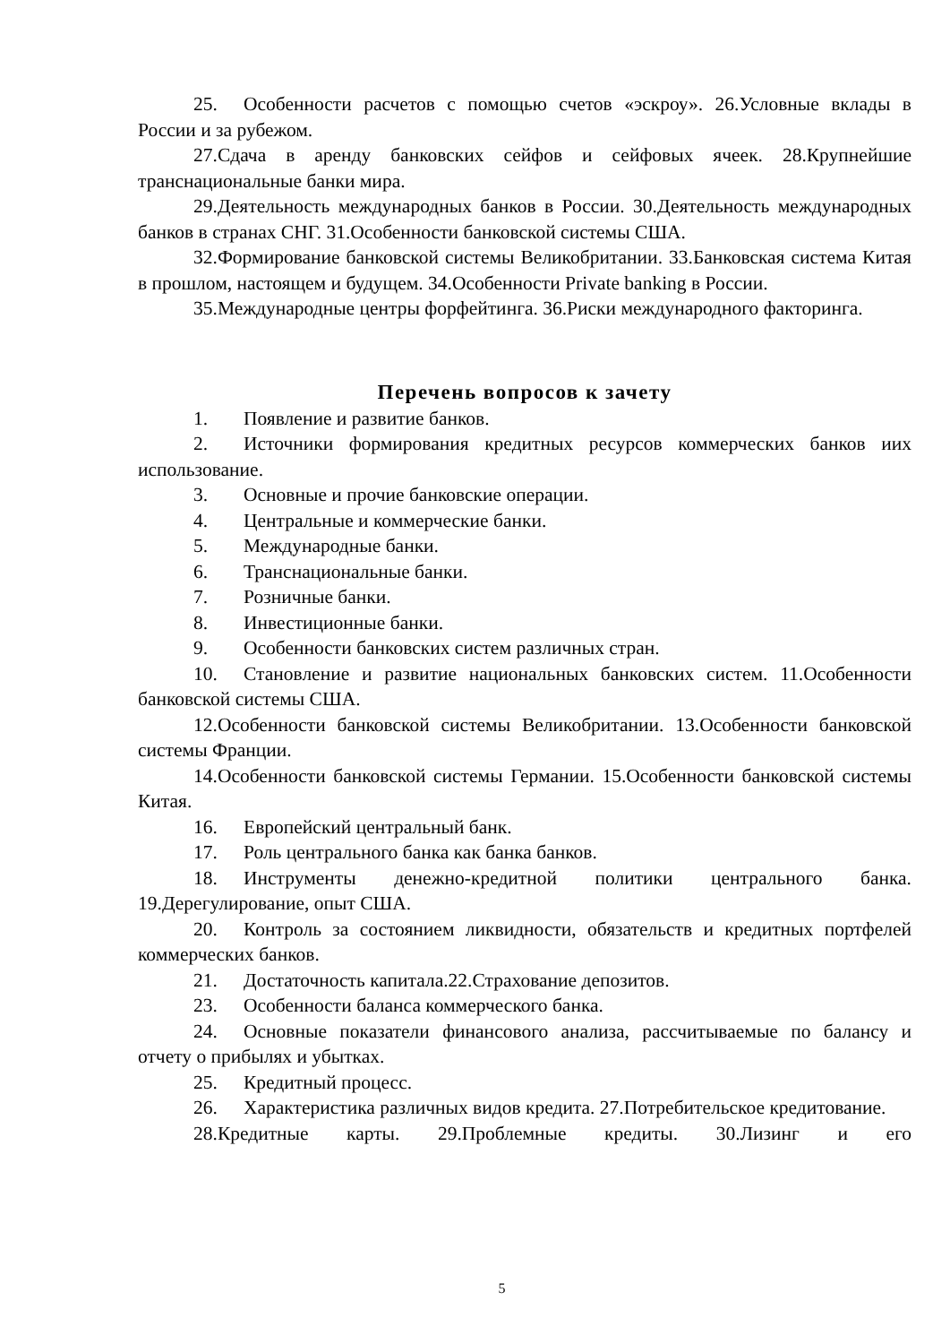25. Особенности расчетов с помощью счетов «эскроу». 26.Условные вклады в России и за рубежом.
27.Сдача в аренду банковских сейфов и сейфовых ячеек. 28.Крупнейшие транснациональные банки мира.
29.Деятельность международных банков в России. 30.Деятельность международных банков в странах СНГ. 31.Особенности банковской системы США.
32.Формирование банковской системы Великобритании. 33.Банковская система Китая в прошлом, настоящем и будущем. 34.Особенности Private banking в России.
35.Международные центры форфейтинга. 36.Риски международного факторинга.
Перечень вопросов к зачету
1. Появление и развитие банков.
2. Источники формирования кредитных ресурсов коммерческих банков иих использование.
3. Основные и прочие банковские операции.
4. Центральные и коммерческие банки.
5. Международные банки.
6. Транснациональные банки.
7. Розничные банки.
8. Инвестиционные банки.
9. Особенности банковских систем различных стран.
10. Становление и развитие национальных банковских систем. 11.Особенности банковской системы США.
12.Особенности банковской системы Великобритании. 13.Особенности банковской системы Франции.
14.Особенности банковской системы Германии. 15.Особенности банковской системы Китая.
16. Европейский центральный банк.
17. Роль центрального банка как банка банков.
18. Инструменты денежно-кредитной политики центрального банка. 19.Дерегулирование, опыт США.
20. Контроль за состоянием ликвидности, обязательств и кредитных портфелей коммерческих банков.
21. Достаточность капитала.22.Страхование депозитов.
23. Особенности баланса коммерческого банка.
24. Основные показатели финансового анализа, рассчитываемые по балансу и отчету о прибылях и убытках.
25. Кредитный процесс.
26. Характеристика различных видов кредита. 27.Потребительское кредитование.
28.Кредитные карты. 29.Проблемные кредиты. 30.Лизинг и его
5